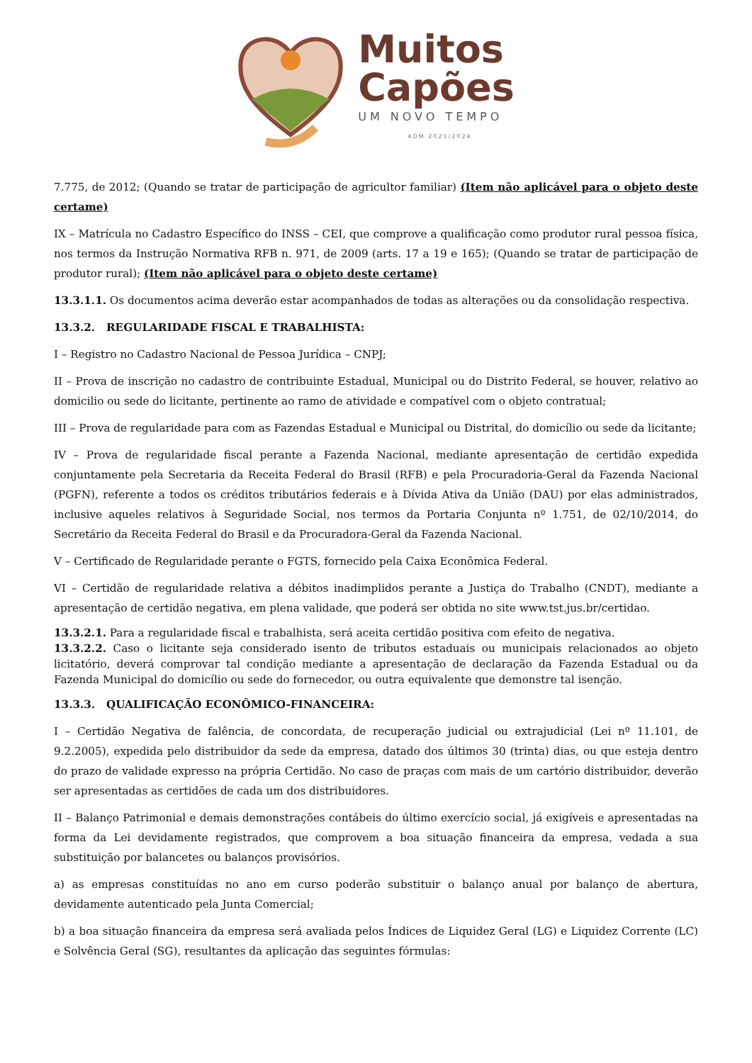Muitos
Capões
UM NOVO TEMPO
ADM 2021/2024
7.775, de 2012; (Quando se tratar de participação de agricultor familiar) (Item não aplicável para o objeto deste certame)
IX – Matrícula no Cadastro Específico do INSS – CEI, que comprove a qualificação como produtor rural pessoa física, nos termos da Instrução Normativa RFB n. 971, de 2009 (arts. 17 a 19 e 165); (Quando se tratar de participação de produtor rural); (Item não aplicável para o objeto deste certame)
13.3.1.1. Os documentos acima deverão estar acompanhados de todas as alterações ou da consolidação respectiva.
13.3.2. REGULARIDADE FISCAL E TRABALHISTA:
I – Registro no Cadastro Nacional de Pessoa Jurídica – CNPJ;
II – Prova de inscrição no cadastro de contribuinte Estadual, Municipal ou do Distrito Federal, se houver, relativo ao domicilio ou sede do licitante, pertinente ao ramo de atividade e compatível com o objeto contratual;
III – Prova de regularidade para com as Fazendas Estadual e Municipal ou Distrital, do domicílio ou sede da licitante;
IV – Prova de regularidade fiscal perante a Fazenda Nacional, mediante apresentação de certidão expedida conjuntamente pela Secretaria da Receita Federal do Brasil (RFB) e pela Procuradoria-Geral da Fazenda Nacional (PGFN), referente a todos os créditos tributários federais e à Dívida Ativa da União (DAU) por elas administrados, inclusive aqueles relativos à Seguridade Social, nos termos da Portaria Conjunta nº 1.751, de 02/10/2014, do Secretário da Receita Federal do Brasil e da Procuradora-Geral da Fazenda Nacional.
V – Certificado de Regularidade perante o FGTS, fornecido pela Caixa Econômica Federal.
VI – Certidão de regularidade relativa a débitos inadimplidos perante a Justiça do Trabalho (CNDT), mediante a apresentação de certidão negativa, em plena validade, que poderá ser obtida no site www.tst.jus.br/certidao.
13.3.2.1. Para a regularidade fiscal e trabalhista, será aceita certidão positiva com efeito de negativa.
13.3.2.2. Caso o licitante seja considerado isento de tributos estaduais ou municipais relacionados ao objeto licitatório, deverá comprovar tal condição mediante a apresentação de declaração da Fazenda Estadual ou da Fazenda Municipal do domicílio ou sede do fornecedor, ou outra equivalente que demonstre tal isenção.
13.3.3. QUALIFICAÇÃO ECONÔMICO-FINANCEIRA:
I – Certidão Negativa de falência, de concordata, de recuperação judicial ou extrajudicial (Lei nº 11.101, de 9.2.2005), expedida pelo distribuidor da sede da empresa, datado dos últimos 30 (trinta) dias, ou que esteja dentro do prazo de validade expresso na própria Certidão. No caso de praças com mais de um cartório distribuidor, deverão ser apresentadas as certidões de cada um dos distribuidores.
II – Balanço Patrimonial e demais demonstrações contábeis do último exercício social, já exigíveis e apresentadas na forma da Lei devidamente registrados, que comprovem a boa situação financeira da empresa, vedada a sua substituição por balancetes ou balanços provisórios.
a) as empresas constituídas no ano em curso poderão substituir o balanço anual por balanço de abertura, devidamente autenticado pela Junta Comercial;
b) a boa situação financeira da empresa será avaliada pelos Índices de Liquidez Geral (LG) e Liquidez Corrente (LC) e Solvência Geral (SG), resultantes da aplicação das seguintes fórmulas: